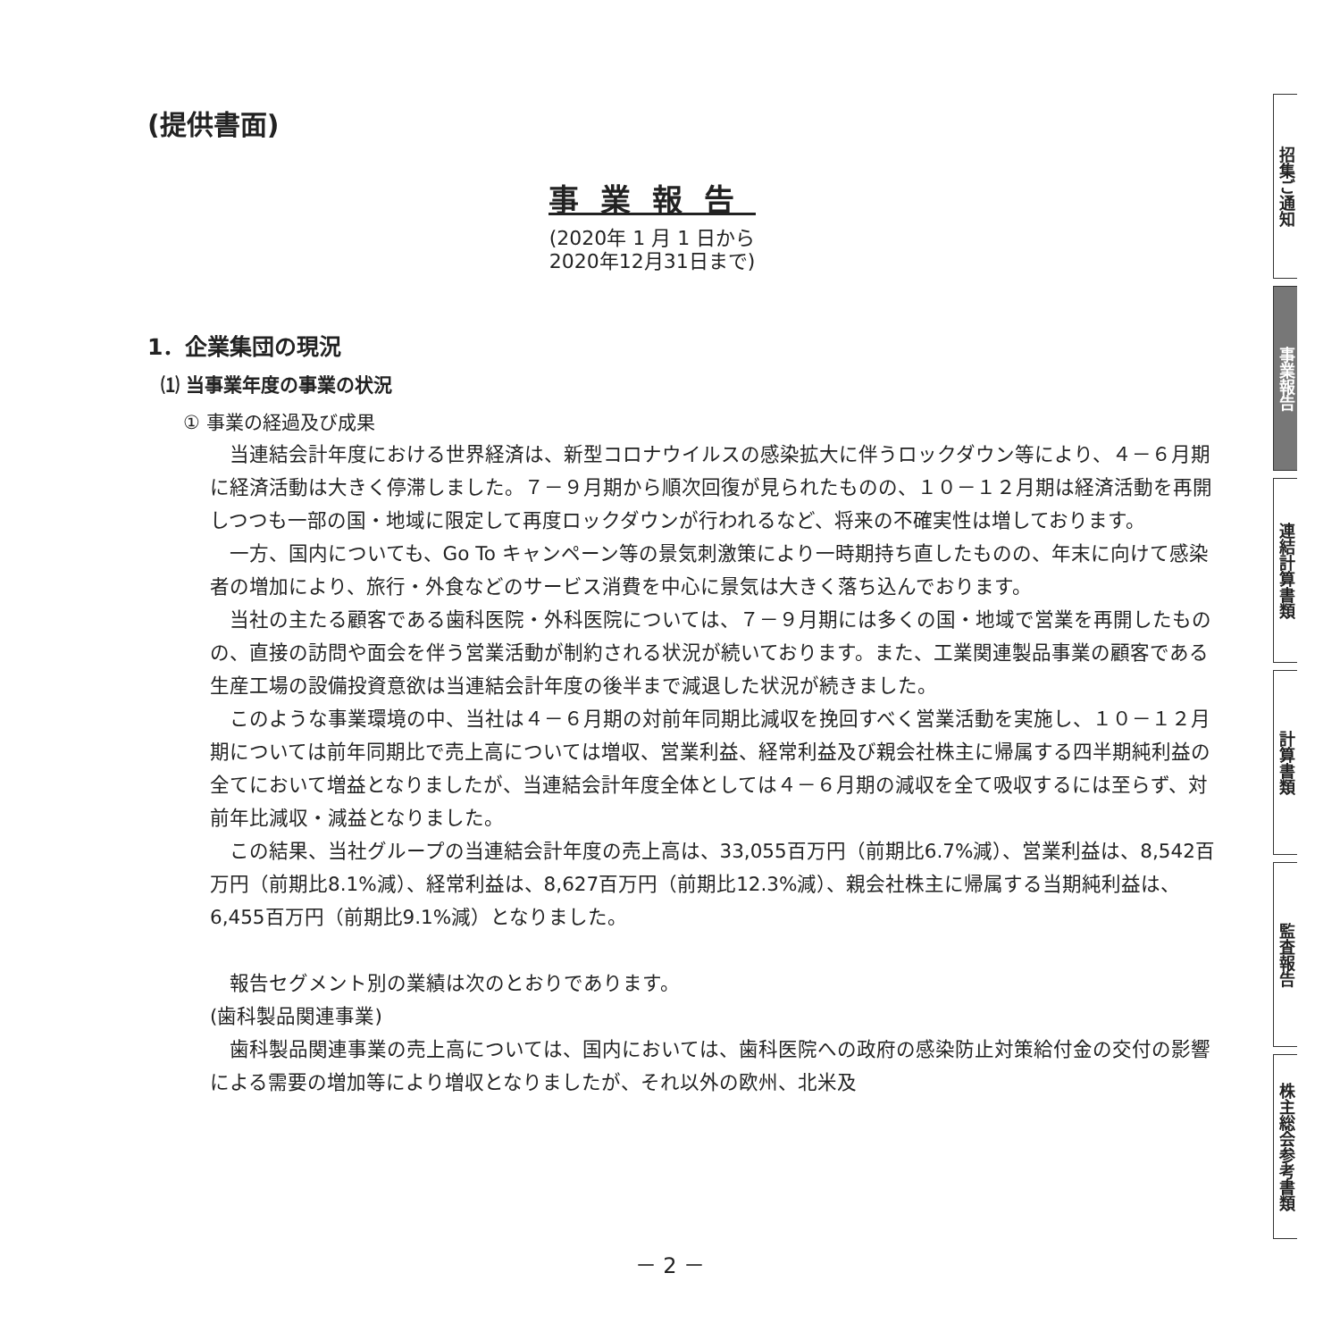(提供書面)
事業報告
(2020年 1 月 1 日から
2020年12月31日まで)
1．企業集団の現況
⑴ 当事業年度の事業の状況
① 事業の経過及び成果
当連結会計年度における世界経済は、新型コロナウイルスの感染拡大に伴うロックダウン等により、４－６月期に経済活動は大きく停滞しました。７－９月期から順次回復が見られたものの、１０－１２月期は経済活動を再開しつつも一部の国・地域に限定して再度ロックダウンが行われるなど、将来の不確実性は増しております。
一方、国内についても、Go To キャンペーン等の景気刺激策により一時期持ち直したものの、年末に向けて感染者の増加により、旅行・外食などのサービス消費を中心に景気は大きく落ち込んでおります。
当社の主たる顧客である歯科医院・外科医院については、７－９月期には多くの国・地域で営業を再開したものの、直接の訪問や面会を伴う営業活動が制約される状況が続いております。また、工業関連製品事業の顧客である生産工場の設備投資意欲は当連結会計年度の後半まで減退した状況が続きました。
このような事業環境の中、当社は４－６月期の対前年同期比減収を挽回すべく営業活動を実施し、１０－１２月期については前年同期比で売上高については増収、営業利益、経常利益及び親会社株主に帰属する四半期純利益の全てにおいて増益となりましたが、当連結会計年度全体としては４－６月期の減収を全て吸収するには至らず、対前年比減収・減益となりました。
この結果、当社グループの当連結会計年度の売上高は、33,055百万円（前期比6.7%減）、営業利益は、8,542百万円（前期比8.1%減）、経常利益は、8,627百万円（前期比12.3%減）、親会社株主に帰属する当期純利益は、6,455百万円（前期比9.1%減）となりました。
報告セグメント別の業績は次のとおりであります。
(歯科製品関連事業)
歯科製品関連事業の売上高については、国内においては、歯科医院への政府の感染防止対策給付金の交付の影響による需要の増加等により増収となりましたが、それ以外の欧州、北米及
－ 2 －
招集ご通知
事業報告
連結計算書類
計算書類
監査報告
株主総会参考書類